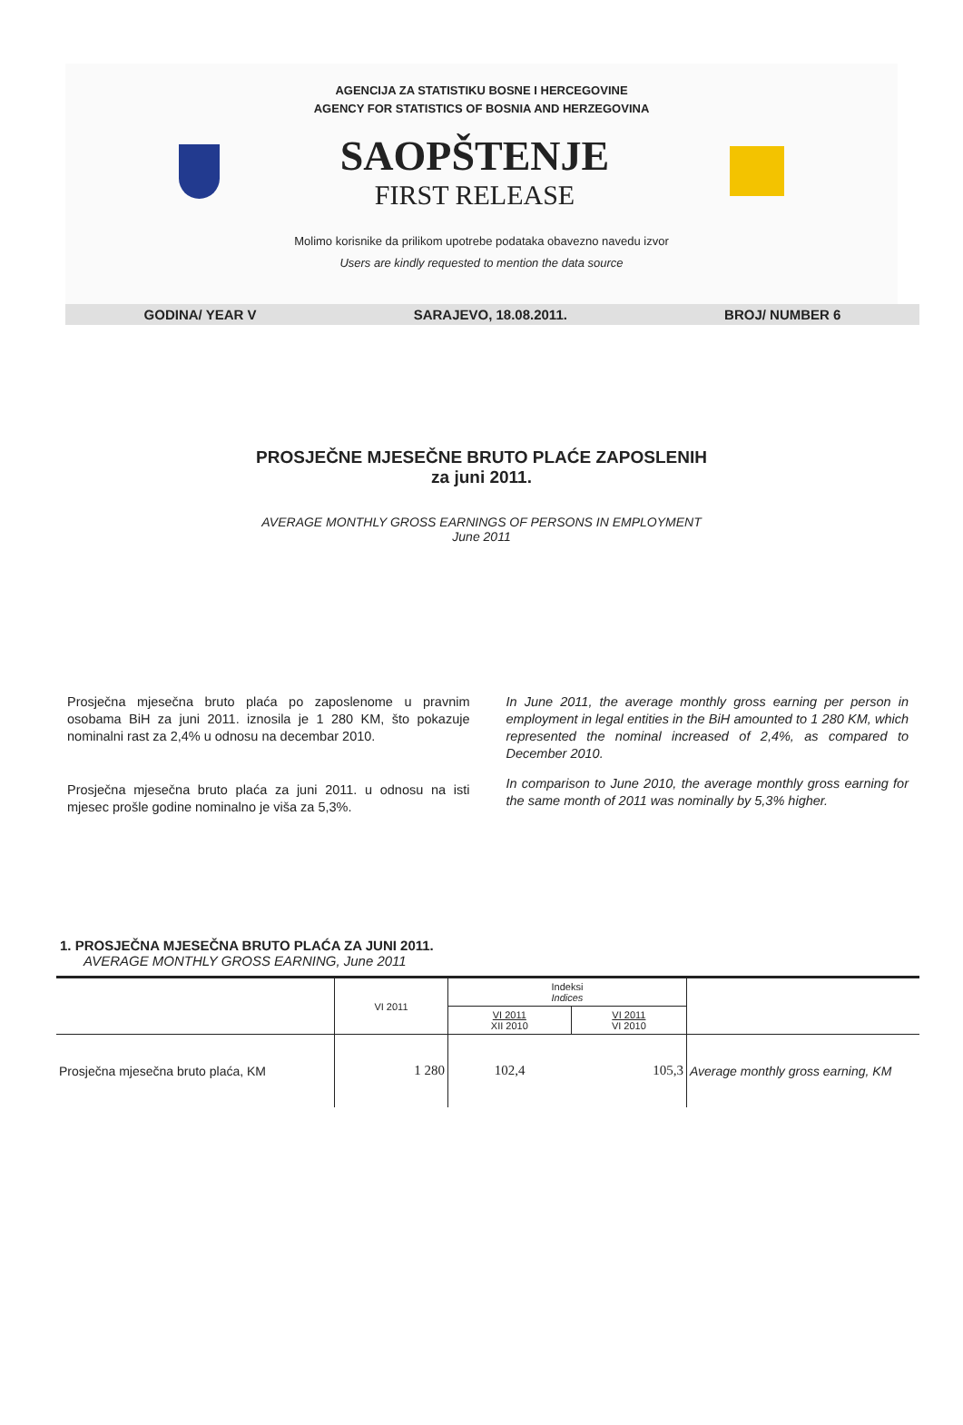AGENCIJA ZA STATISTIKU BOSNE I HERCEGOVINE
AGENCY FOR STATISTICS OF BOSNIA AND HERZEGOVINA
SAOPŠTENJE
FIRST RELEASE
Molimo korisnike da prilikom upotrebe podataka obavezno navedu izvor
Users are kindly requested to mention the data source
GODINA/ YEAR V SARAJEVO, 18.08.2011. BROJ/ NUMBER 6
PROSJEČNE MJESEČNE BRUTO PLAĆE ZAPOSLENIH
za juni 2011.
AVERAGE MONTHLY GROSS EARNINGS OF PERSONS IN EMPLOYMENT
June 2011
Prosječna mjesečna bruto plaća po zaposlenome u pravnim osobama BiH za juni 2011. iznosila je 1 280 KM, što pokazuje nominalni rast za 2,4% u odnosu na decembar 2010.
Prosječna mjesečna bruto plaća za juni 2011. u odnosu na isti mjesec prošle godine nominalno je viša za 5,3%.
In June 2011, the average monthly gross earning per person in employment in legal entities in the BiH amounted to 1 280 KM, which represented the nominal increased of 2,4%, as compared to December 2010.
In comparison to June 2010, the average monthly gross earning for the same month of 2011 was nominally by 5,3% higher.
1. PROSJEČNA MJESEČNA BRUTO PLAĆA ZA JUNI 2011.
AVERAGE MONTHLY GROSS EARNING, June 2011
| | VI 2011 | Indeksi Indices | | |
| --- | --- | --- | --- | --- |
| | | VI 2011 XII 2010 | VI 2011 VI 2010 | |
| Prosječna mjesečna bruto plaća, KM | 1 280 | 102,4 | 105,3 | Average monthly gross earning, KM |